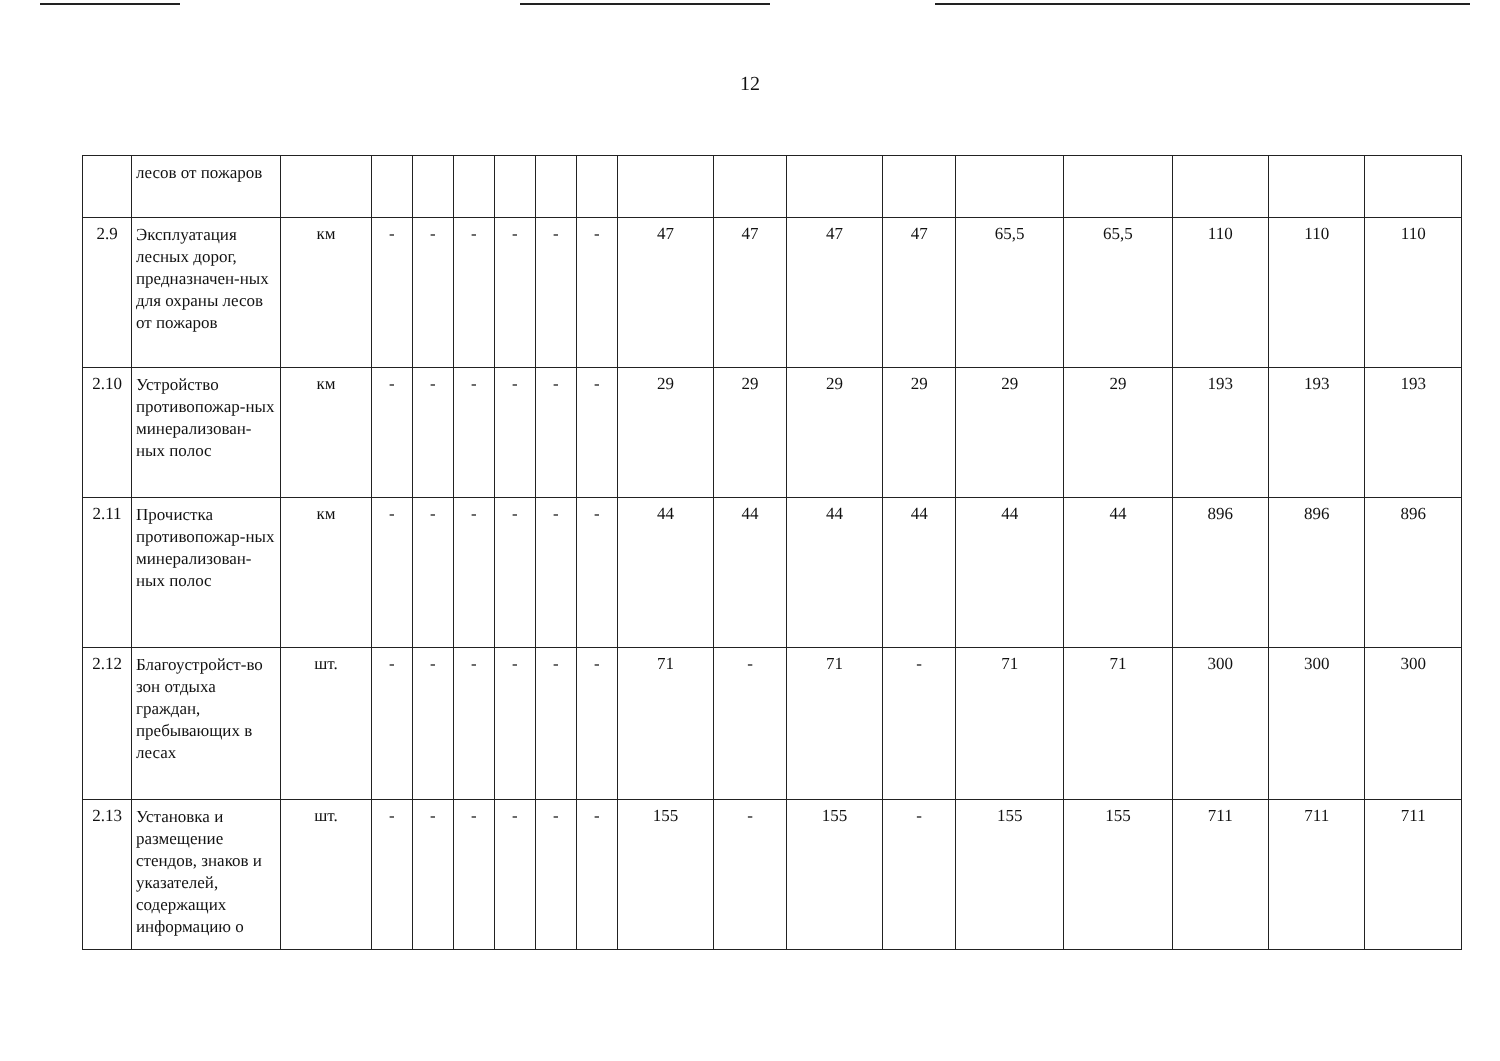12
| | лесов от пожаров | | | | | | | | | | | | | | | | |
| 2.9 | Эксплуатация лесных дорог, предназначен-ных для охраны лесов от пожаров | км | - | - | - | - | - | - | 47 | 47 | 47 | 47 | 65,5 | 65,5 | 110 | 110 | 110 |
| 2.10 | Устройство противопожар-ных минерализован-ных полос | км | - | - | - | - | - | - | 29 | 29 | 29 | 29 | 29 | 29 | 193 | 193 | 193 |
| 2.11 | Прочистка противопожар-ных минерализован-ных полос | км | - | - | - | - | - | - | 44 | 44 | 44 | 44 | 44 | 44 | 896 | 896 | 896 |
| 2.12 | Благоустройст-во зон отдыха граждан, пребывающих в лесах | шт. | - | - | - | - | - | - | 71 | - | 71 | - | 71 | 71 | 300 | 300 | 300 |
| 2.13 | Установка и размещение стендов, знаков и указателей, содержащих информацию о | шт. | - | - | - | - | - | - | 155 | - | 155 | - | 155 | 155 | 711 | 711 | 711 |